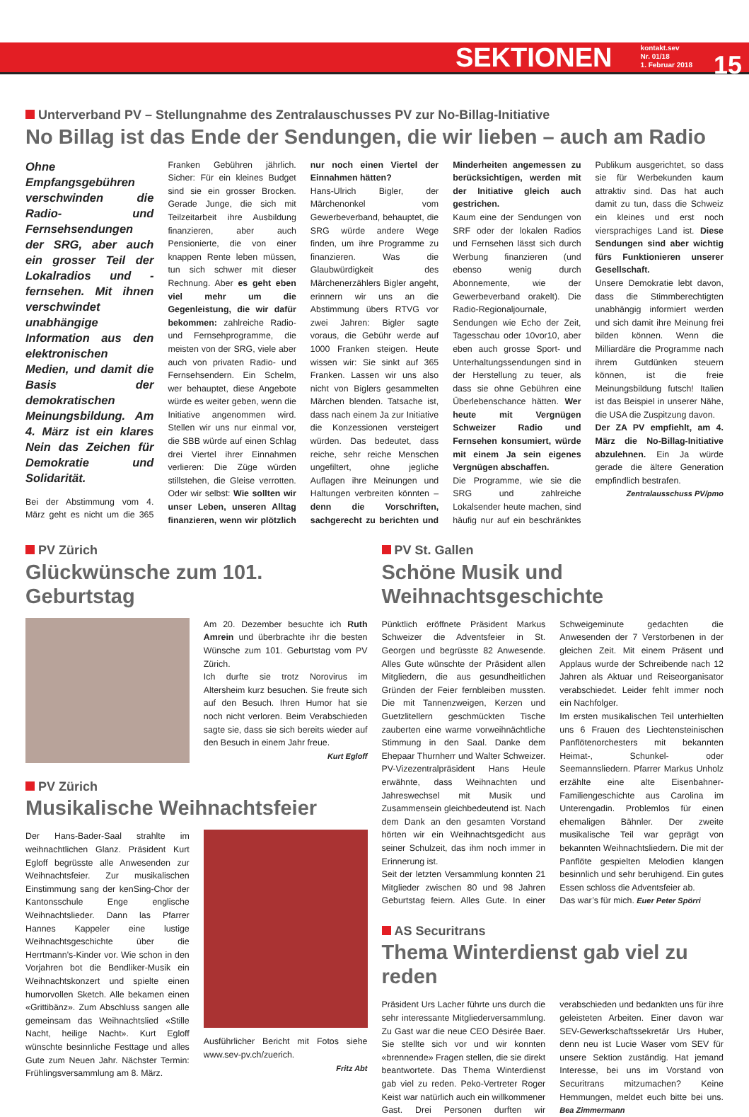SEKTIONEN kontakt.sev
Nr. 01/18
1. Februar 2018 15
Unterverband PV – Stellungnahme des Zentralauschusses PV zur No-Billag-Initiative
No Billag ist das Ende der Sendungen, die wir lieben – auch am Radio
Ohne Empfangsgebühren verschwinden die Radio- und Fernsehsendungen der SRG, aber auch ein grosser Teil der Lokalradios und -fernsehen. Mit ihnen verschwindet unabhängige Information aus den elektronischen Medien, und damit die Basis der demokratischen Meinungsbildung. Am 4. März ist ein klares Nein das Zeichen für Demokratie und Solidarität.
Bei der Abstimmung vom 4. März geht es nicht um die 365 Franken Gebühren jährlich. Sicher: Für ein kleines Budget sind sie ein grosser Brocken. Gerade Junge, die sich mit Teilzeitarbeit ihre Ausbildung finanzieren, aber auch Pensionierte, die von einer knappen Rente leben müssen, tun sich schwer mit dieser Rechnung. Aber es geht eben viel mehr um die Gegenleistung, die wir dafür bekommen: zahlreiche Radio- und Fernsehprogramme, die meisten von der SRG, viele aber auch von privaten Radio- und Fernsehsendern. Ein Schelm, wer behauptet, diese Angebote würde es weiter geben, wenn die Initiative angenommen wird. Stellen wir uns nur einmal vor, die SBB würde auf einen Schlag drei Viertel ihrer Einnahmen verlieren: Die Züge würden stillstehen, die Gleise verrotten. Oder wir selbst: Wie sollten wir unser Leben, unseren Alltag finanzieren, wenn wir plötzlich nur noch einen Viertel der Einnahmen hätten?
Hans-Ulrich Bigler, der Märchenonkel vom Gewerbeverband, behauptet, die SRG würde andere Wege finden, um ihre Programme zu finanzieren. Was die Glaubwürdigkeit des Märchenerzählers Bigler angeht, erinnern wir uns an die Abstimmung übers RTVG vor zwei Jahren: Bigler sagte voraus, die Gebühr werde auf 1000 Franken steigen. Heute wissen wir: Sie sinkt auf 365 Franken. Lassen wir uns also nicht von Biglers gesammelten Märchen blenden. Tatsache ist, dass nach einem Ja zur Initiative die Konzessionen versteigert würden. Das bedeutet, dass reiche, sehr reiche Menschen ungefiltert, ohne jegliche Auflagen ihre Meinungen und Haltungen verbreiten könnten – denn die Vorschriften, sachgerecht zu berichten und Minderheiten angemessen zu berücksichtigen, werden mit der Initiative gleich auch gestrichen.
Kaum eine der Sendungen von SRF oder der lokalen Radios und Fernsehen lässt sich durch Werbung finanzieren (und ebenso wenig durch Abonnemente, wie der Gewerbeverband orakelt). Die Radio-Regionaljournale, Sendungen wie Echo der Zeit, Tagesschau oder 10vor10, aber eben auch grosse Sport- und Unterhaltungssendungen sind in der Herstellung zu teuer, als dass sie ohne Gebühren eine Überlebenschance hätten. Wer heute mit Vergnügen Schweizer Radio und Fernsehen konsumiert, würde mit einem Ja sein eigenes Vergnügen abschaffen.
Die Programme, wie sie die SRG und zahlreiche Lokalsender heute machen, sind häufig nur auf ein beschränktes Publikum ausgerichtet, so dass sie für Werbekunden kaum attraktiv sind. Das hat auch damit zu tun, dass die Schweiz ein kleines und erst noch viersprachiges Land ist. Diese Sendungen sind aber wichtig fürs Funktionieren unserer Gesellschaft.
Unsere Demokratie lebt davon, dass die Stimmberechtigten unabhängig informiert werden und sich damit ihre Meinung frei bilden können. Wenn die Milliardäre die Programme nach ihrem Gutdünken steuern können, ist die freie Meinungsbildung futsch! Italien ist das Beispiel in unserer Nähe, die USA die Zuspitzung davon.
Der ZA PV empfiehlt, am 4. März die No-Billag-Initiative abzulehnen. Ein Ja würde gerade die ältere Generation empfindlich bestrafen.
Zentralausschuss PV/pmo
PV Zürich
Glückwünsche zum 101. Geburtstag
Am 20. Dezember besuchte ich Ruth Amrein und überbrachte ihr die besten Wünsche zum 101. Geburtstag vom PV Zürich.
Ich durfte sie trotz Norovirus im Altersheim kurz besuchen. Sie freute sich auf den Besuch. Ihren Humor hat sie noch nicht verloren. Beim Verabschieden sagte sie, dass sie sich bereits wieder auf den Besuch in einem Jahr freue.
Kurt Egloff
PV Zürich
Musikalische Weihnachtsfeier
Der Hans-Bader-Saal strahlte im weihnachtlichen Glanz. Präsident Kurt Egloff begrüsste alle Anwesenden zur Weihnachtsfeier. Zur musikalischen Einstimmung sang der kenSing-Chor der Kantonsschule Enge englische Weihnachtslieder. Dann las Pfarrer Hannes Kappeler eine lustige Weihnachtsgeschichte über die Herrtmann’s-Kinder vor. Wie schon in den Vorjahren bot die Bendliker-Musik ein Weihnachtskonzert und spielte einen humorvollen Sketch. Alle bekamen einen «Grittibänz». Zum Abschluss sangen alle gemeinsam das Weihnachtslied «Stille Nacht, heilige Nacht». Kurt Egloff wünschte besinnliche Festtage und alles Gute zum Neuen Jahr. Nächster Termin: Frühlingsversammlung am 8. März.
Ausführlicher Bericht mit Fotos siehe www.sev-pv.ch/zuerich.
Fritz Abt
PV St. Gallen
Schöne Musik und Weihnachtsgeschichte
Pünktlich eröffnete Präsident Markus Schweizer die Adventsfeier in St. Georgen und begrüsste 82 Anwesende. Alles Gute wünschte der Präsident allen Mitgliedern, die aus gesundheitlichen Gründen der Feier fernbleiben mussten. Die mit Tannenzweigen, Kerzen und Guetzlitellern geschmückten Tische zauberten eine warme vorweihnächtliche Stimmung in den Saal. Danke dem Ehepaar Thurnherr und Walter Schweizer. PV-Vizezentralpräsident Hans Heule erwähnte, dass Weihnachten und Jahreswechsel mit Musik und Zusammensein gleichbedeutend ist. Nach dem Dank an den gesamten Vorstand hörten wir ein Weihnachtsgedicht aus seiner Schulzeit, das ihm noch immer in Erinnerung ist.
Seit der letzten Versammlung konnten 21 Mitglieder zwischen 80 und 98 Jahren Geburtstag feiern. Alles Gute. In einer Schweigeminute gedachten die Anwesenden der 7 Verstorbenen in der gleichen Zeit. Mit einem Präsent und Applaus wurde der Schreibende nach 12 Jahren als Aktuar und Reiseorganisator verabschiedet. Leider fehlt immer noch ein Nachfolger.
Im ersten musikalischen Teil unterhielten uns 6 Frauen des Liechtensteinischen Panflötenorchesters mit bekannten Heimat-, Schunkel- oder Seemannsliedern. Pfarrer Markus Unholz erzählte eine alte Eisenbahner-Familiengeschichte aus Carolina im Unterengadin. Problemlos für einen ehemaligen Bähnler. Der zweite musikalische Teil war geprägt von bekannten Weihnachtsliedern. Die mit der Panflöte gespielten Melodien klangen besinnlich und sehr beruhigend. Ein gutes Essen schloss die Adventsfeier ab.
Das war’s für mich. Euer Peter Spörri
AS Securitrans
Thema Winterdienst gab viel zu reden
Präsident Urs Lacher führte uns durch die sehr interessante Mitgliederversammlung. Zu Gast war die neue CEO Désirée Baer. Sie stellte sich vor und wir konnten «brennende» Fragen stellen, die sie direkt beantwortete. Das Thema Winterdienst gab viel zu reden. Peko-Vertreter Roger Keist war natürlich auch ein willkommener Gast. Drei Personen durften wir verabschieden und bedankten uns für ihre geleisteten Arbeiten. Einer davon war SEV-Gewerkschaftssekretär Urs Huber, denn neu ist Lucie Waser vom SEV für unsere Sektion zuständig. Hat jemand Interesse, bei uns im Vorstand von Securitrans mitzumachen? Keine Hemmungen, meldet euch bitte bei uns. Bea Zimmermann